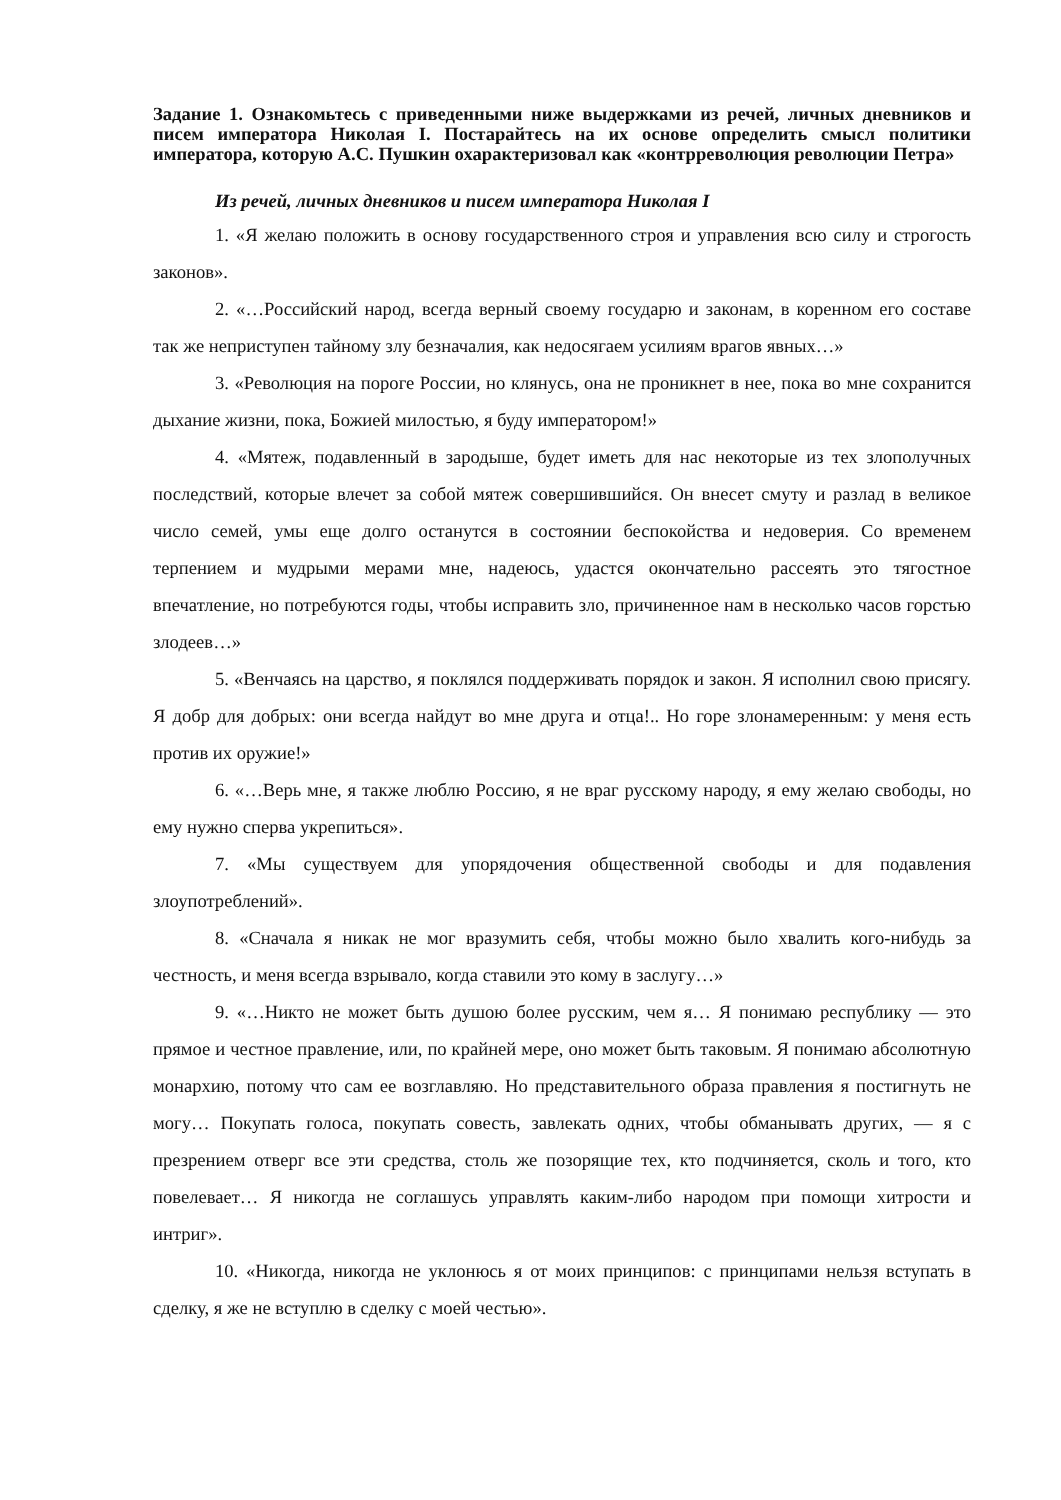Задание 1. Ознакомьтесь с приведенными ниже выдержками из речей, личных дневников и писем императора Николая I. Постарайтесь на их основе определить смысл политики императора, которую А.С. Пушкин охарактеризовал как «контрреволюция революции Петра»
Из речей, личных дневников и писем императора Николая I
1. «Я желаю положить в основу государственного строя и управления всю силу и строгость законов».
2. «…Российский народ, всегда верный своему государю и законам, в коренном его составе так же неприступен тайному злу безначалия, как недосягаем усилиям врагов явных…»
3. «Революция на пороге России, но клянусь, она не проникнет в нее, пока во мне сохранится дыхание жизни, пока, Божией милостью, я буду императором!»
4. «Мятеж, подавленный в зародыше, будет иметь для нас некоторые из тех злополучных последствий, которые влечет за собой мятеж совершившийся. Он внесет смуту и разлад в великое число семей, умы еще долго останутся в состоянии беспокойства и недоверия. Со временем терпением и мудрыми мерами мне, надеюсь, удастся окончательно рассеять это тягостное впечатление, но потребуются годы, чтобы исправить зло, причиненное нам в несколько часов горстью злодеев…»
5. «Венчаясь на царство, я поклялся поддерживать порядок и закон. Я исполнил свою присягу. Я добр для добрых: они всегда найдут во мне друга и отца!.. Но горе злонамеренным: у меня есть против их оружие!»
6. «…Верь мне, я также люблю Россию, я не враг русскому народу, я ему желаю свободы, но ему нужно сперва укрепиться».
7. «Мы существуем для упорядочения общественной свободы и для подавления злоупотреблений».
8. «Сначала я никак не мог вразумить себя, чтобы можно было хвалить кого-нибудь за честность, и меня всегда взрывало, когда ставили это кому в заслугу…»
9. «…Никто не может быть душою более русским, чем я… Я понимаю республику — это прямое и честное правление, или, по крайней мере, оно может быть таковым. Я понимаю абсолютную монархию, потому что сам ее возглавляю. Но представительного образа правления я постигнуть не могу… Покупать голоса, покупать совесть, завлекать одних, чтобы обманывать других, — я с презрением отверг все эти средства, столь же позорящие тех, кто подчиняется, сколь и того, кто повелевает… Я никогда не соглашусь управлять каким-либо народом при помощи хитрости и интриг».
10. «Никогда, никогда не уклонюсь я от моих принципов: с принципами нельзя вступать в сделку, я же не вступлю в сделку с моей честью».